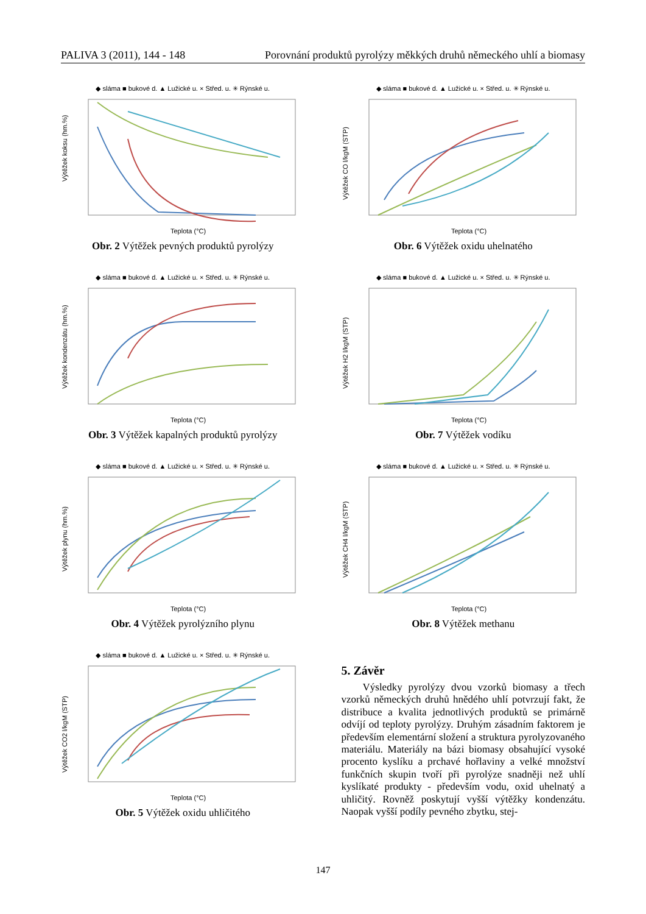PALIVA 3 (2011), 144 - 148 Porovnání produktů pyrolýzy měkkých druhů německého uhlí a biomasy
◆ sláma ■ bukové d. ▲ Lužické u. × Střed. u. ✳ Rýnské u.
Výtěžek koksu (hm.%)
Teplota (°C)
Obr. 2 Výtěžek pevných produktů pyrolýzy
◆ sláma ■ bukové d. ▲ Lužické u. × Střed. u. ✳ Rýnské u.
Výtěžek CO l/kgM (STP)
Teplota (°C)
Obr. 6 Výtěžek oxidu uhelnatého
◆ sláma ■ bukové d. ▲ Lužické u. × Střed. u. ✳ Rýnské u.
Výtěžek kondenzátu (hm.%)
Teplota (°C)
Obr. 3 Výtěžek kapalných produktů pyrolýzy
◆ sláma ■ bukové d. ▲ Lužické u. × Střed. u. ✳ Rýnské u.
Výtěžek H2 l/kgM (STP)
Teplota (°C)
Obr. 7 Výtěžek vodíku
◆ sláma ■ bukové d. ▲ Lužické u. × Střed. u. ✳ Rýnské u.
Výtěžek plynu (hm.%)
Teplota (°C)
Obr. 4 Výtěžek pyrolýzního plynu
◆ sláma ■ bukové d. ▲ Lužické u. × Střed. u. ✳ Rýnské u.
Výtěžek CH4 l/kgM (STP)
Teplota (°C)
Obr. 8 Výtěžek methanu
◆ sláma ■ bukové d. ▲ Lužické u. × Střed. u. ✳ Rýnské u.
Výtěžek CO2 l/kgM (STP)
Teplota (°C)
Obr. 5 Výtěžek oxidu uhličitého
5. Závěr
Výsledky pyrolýzy dvou vzorků biomasy a třech vzorků německých druhů hnědého uhlí potvrzují fakt, že distribuce a kvalita jednotlivých produktů se primárně odvíjí od teploty pyrolýzy. Druhým zásadním faktorem je především elementární složení a struktura pyrolyzovaného materiálu. Materiály na bázi biomasy obsahující vysoké procento kyslíku a prchavé hořlaviny a velké množství funkčních skupin tvoří při pyrolýze snadněji než uhlí kyslíkaté produkty - především vodu, oxid uhelnatý a uhličitý. Rovněž poskytují vyšší výtěžky kondenzátu. Naopak vyšší podíly pevného zbytku, stej-
147